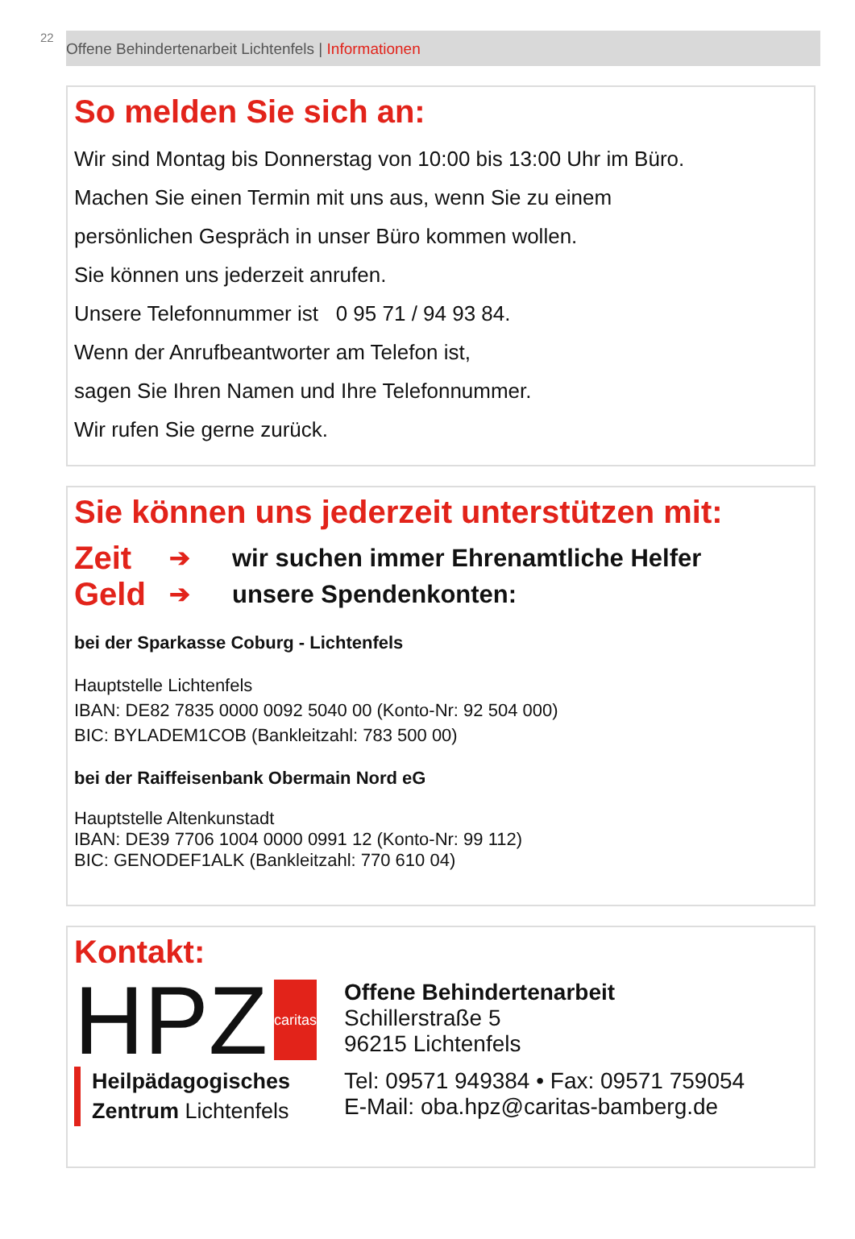22
Offene Behindertenarbeit Lichtenfels | Informationen
So melden Sie sich an:
Wir sind Montag bis Donnerstag von 10:00 bis 13:00 Uhr im Büro.
Machen Sie einen Termin mit uns aus, wenn Sie zu einem
persönlichen Gespräch in unser Büro kommen wollen.
Sie können uns jederzeit anrufen.
Unsere Telefonnummer ist 0 95 71 / 94 93 84.
Wenn der Anrufbeantworter am Telefon ist,
sagen Sie Ihren Namen und Ihre Telefonnummer.
Wir rufen Sie gerne zurück.
Sie können uns jederzeit unterstützen mit:
Zeit ➔ wir suchen immer Ehrenamtliche Helfer
Geld ➔ unsere Spendenkonten:
bei der Sparkasse Coburg - Lichtenfels
Hauptstelle Lichtenfels
IBAN: DE82 7835 0000 0092 5040 00 (Konto-Nr: 92 504 000)
BIC: BYLADEM1COB (Bankleitzahl: 783 500 00)
bei der Raiffeisenbank Obermain Nord eG
Hauptstelle Altenkunstadt
IBAN: DE39 7706 1004 0000 0991 12 (Konto-Nr: 99 112)
BIC: GENODEF1ALK (Bankleitzahl: 770 610 04)
Kontakt:
HPZ
caritas
Heilpädagogisches
Zentrum Lichtenfels
Offene Behindertenarbeit
Schillerstraße 5
96215 Lichtenfels
Tel: 09571 949384 • Fax: 09571 759054
E-Mail: oba.hpz@caritas-bamberg.de